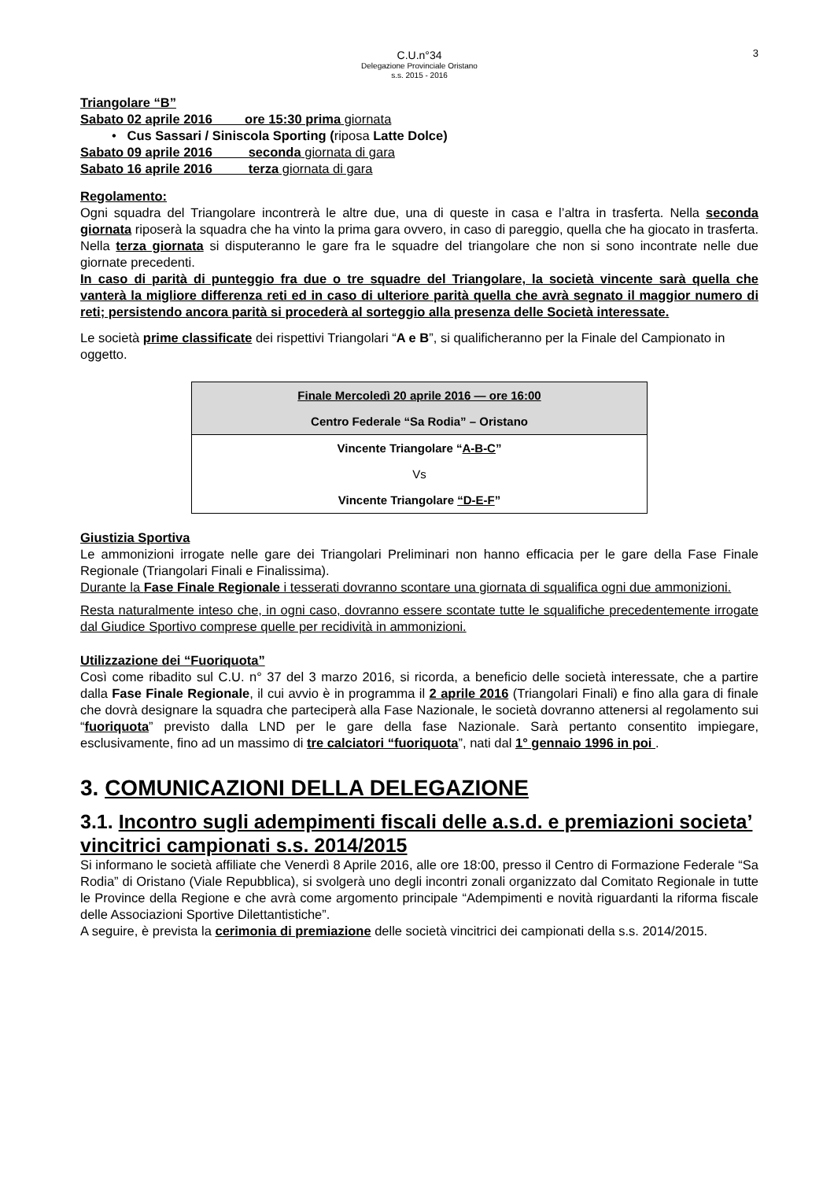C.U.n°34
Delegazione Provinciale Oristano
s.s. 2015 - 2016
3
Triangolare “B”
Sabato 02 aprile 2016 ore 15:30 prima giornata
• Cus Sassari / Siniscola Sporting (riposa Latte Dolce)
Sabato 09 aprile 2016 seconda giornata di gara
Sabato 16 aprile 2016 terza giornata di gara
Regolamento:
Ogni squadra del Triangolare incontrerà le altre due, una di queste in casa e l’altra in trasferta. Nella seconda giornata riposerà la squadra che ha vinto la prima gara ovvero, in caso di pareggio, quella che ha giocato in trasferta. Nella terza giornata si disputeranno le gare fra le squadre del triangolare che non si sono incontrate nelle due giornate precedenti.
In caso di parità di punteggio fra due o tre squadre del Triangolare, la società vincente sarà quella che vanterà la migliore differenza reti ed in caso di ulteriore parità quella che avrà segnato il maggior numero di reti; persistendo ancora parità si procederà al sorteggio alla presenza delle Società interessate.
Le società prime classificate dei rispettivi Triangolari “A e B”, si qualificheranno per la Finale del Campionato in oggetto.
| Finale Mercoledì 20 aprile 2016 — ore 16:00 |
| Centro Federale “Sa Rodia” – Oristano |
| Vincente Triangolare “ A-B-C ” |
| Vs |
| Vincente Triangolare “D-E-F ” |
Giustizia Sportiva
Le ammonizioni irrogate nelle gare dei Triangolari Preliminari non hanno efficacia per le gare della Fase Finale Regionale (Triangolari Finali e Finalissima).
Durante la Fase Finale Regionale i tesserati dovranno scontare una giornata di squalifica ogni due ammonizioni.
Resta naturalmente inteso che, in ogni caso, dovranno essere scontate tutte le squalifiche precedentemente irrogate dal Giudice Sportivo comprese quelle per recidività in ammonizioni.
Utilizzazione dei “Fuoriquota”
Così come ribadito sul C.U. n° 37 del 3 marzo 2016, si ricorda, a beneficio delle società interessate, che a partire dalla Fase Finale Regionale, il cui avvio è in programma il 2 aprile 2016 (Triangolari Finali) e fino alla gara di finale che dovrà designare la squadra che parteciperà alla Fase Nazionale, le società dovranno attenersi al regolamento sui “fuoriquota” previsto dalla LND per le gare della fase Nazionale. Sarà pertanto consentito impiegare, esclusivamente, fino ad un massimo di tre calciatori “fuoriquota”, nati dal 1° gennaio 1996 in poi .
3. COMUNICAZIONI DELLA DELEGAZIONE
3.1. Incontro sugli adempimenti fiscali delle a.s.d. e premiazioni societa’ vincitrici campionati s.s. 2014/2015
Si informano le società affiliate che Venerdì 8 Aprile 2016, alle ore 18:00, presso il Centro di Formazione Federale “Sa Rodia” di Oristano (Viale Repubblica), si svolgerà uno degli incontri zonali organizzato dal Comitato Regionale in tutte le Province della Regione e che avrà come argomento principale “Adempimenti e novità riguardanti la riforma fiscale delle Associazioni Sportive Dilettantistiche”.
A seguire, è prevista la cerimonia di premiazione delle società vincitrici dei campionati della s.s. 2014/2015.